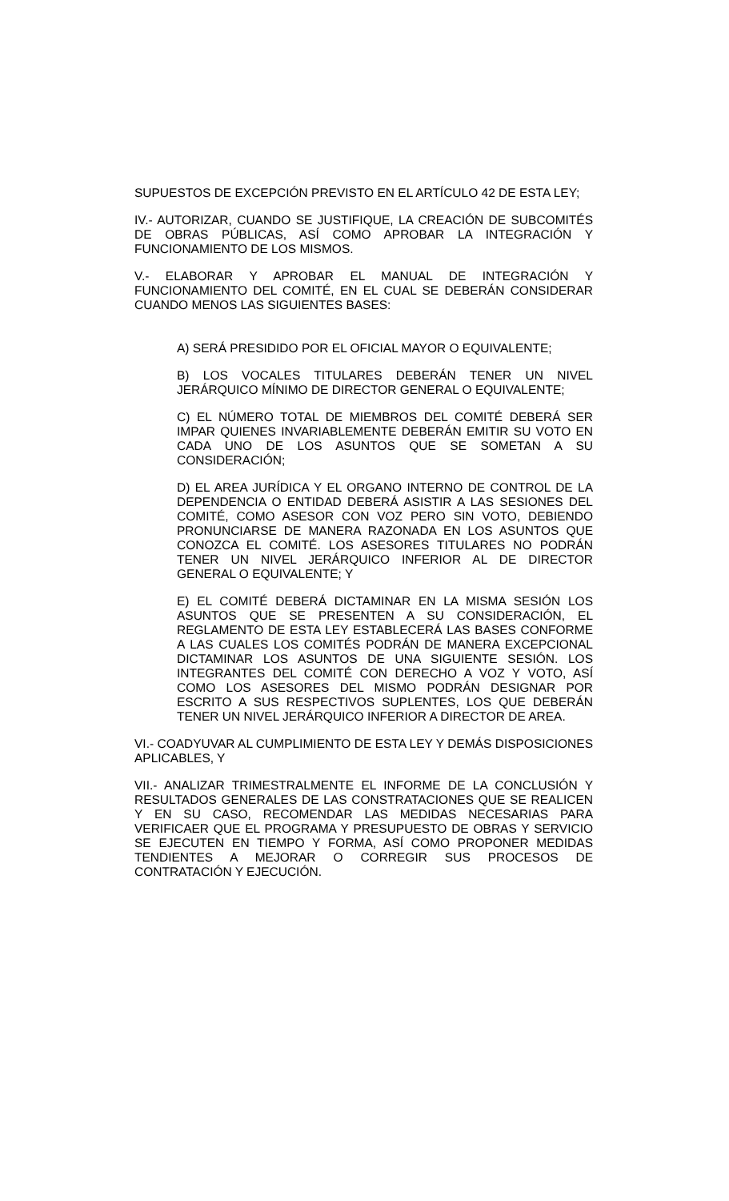SUPUESTOS DE EXCEPCIÓN PREVISTO EN EL ARTÍCULO 42 DE ESTA LEY;
IV.- AUTORIZAR, CUANDO SE JUSTIFIQUE, LA CREACIÓN DE SUBCOMITÉS DE OBRAS PÚBLICAS, ASÍ COMO APROBAR LA INTEGRACIÓN Y FUNCIONAMIENTO DE LOS MISMOS.
V.- ELABORAR Y APROBAR EL MANUAL DE INTEGRACIÓN Y FUNCIONAMIENTO DEL COMITÉ, EN EL CUAL SE DEBERÁN CONSIDERAR CUANDO MENOS LAS SIGUIENTES BASES:
A) SERÁ PRESIDIDO POR EL OFICIAL MAYOR O EQUIVALENTE;
B) LOS VOCALES TITULARES DEBERÁN TENER UN NIVEL JERÁRQUICO MÍNIMO DE DIRECTOR GENERAL O EQUIVALENTE;
C) EL NÚMERO TOTAL DE MIEMBROS DEL COMITÉ DEBERÁ SER IMPAR QUIENES INVARIABLEMENTE DEBERÁN EMITIR SU VOTO EN CADA UNO DE LOS ASUNTOS QUE SE SOMETAN A SU CONSIDERACIÓN;
D) EL AREA JURÍDICA Y EL ORGANO INTERNO DE CONTROL DE LA DEPENDENCIA O ENTIDAD DEBERÁ ASISTIR A LAS SESIONES DEL COMITÉ, COMO ASESOR CON VOZ PERO SIN VOTO, DEBIENDO PRONUNCIARSE DE MANERA RAZONADA EN LOS ASUNTOS QUE CONOZCA EL COMITÉ. LOS ASESORES TITULARES NO PODRÁN TENER UN NIVEL JERÁRQUICO INFERIOR AL DE DIRECTOR GENERAL O EQUIVALENTE; Y
E) EL COMITÉ DEBERÁ DICTAMINAR EN LA MISMA SESIÓN LOS ASUNTOS QUE SE PRESENTEN A SU CONSIDERACIÓN, EL REGLAMENTO DE ESTA LEY ESTABLECERÁ LAS BASES CONFORME A LAS CUALES LOS COMITÉS PODRÁN DE MANERA EXCEPCIONAL DICTAMINAR LOS ASUNTOS DE UNA SIGUIENTE SESIÓN. LOS INTEGRANTES DEL COMITÉ CON DERECHO A VOZ Y VOTO, ASÍ COMO LOS ASESORES DEL MISMO PODRÁN DESIGNAR POR ESCRITO A SUS RESPECTIVOS SUPLENTES, LOS QUE DEBERÁN TENER UN NIVEL JERÁRQUICO INFERIOR A DIRECTOR DE AREA.
VI.- COADYUVAR AL CUMPLIMIENTO DE ESTA LEY Y DEMÁS DISPOSICIONES APLICABLES, Y
VII.- ANALIZAR TRIMESTRALMENTE EL INFORME DE LA CONCLUSIÓN Y RESULTADOS GENERALES DE LAS CONSTRATACIONES QUE SE REALICEN Y EN SU CASO, RECOMENDAR LAS MEDIDAS NECESARIAS PARA VERIFICAER QUE EL PROGRAMA Y PRESUPUESTO DE OBRAS Y SERVICIO SE EJECUTEN EN TIEMPO Y FORMA, ASÍ COMO PROPONER MEDIDAS TENDIENTES A MEJORAR O CORREGIR SUS PROCESOS DE CONTRATACIÓN Y EJECUCIÓN.